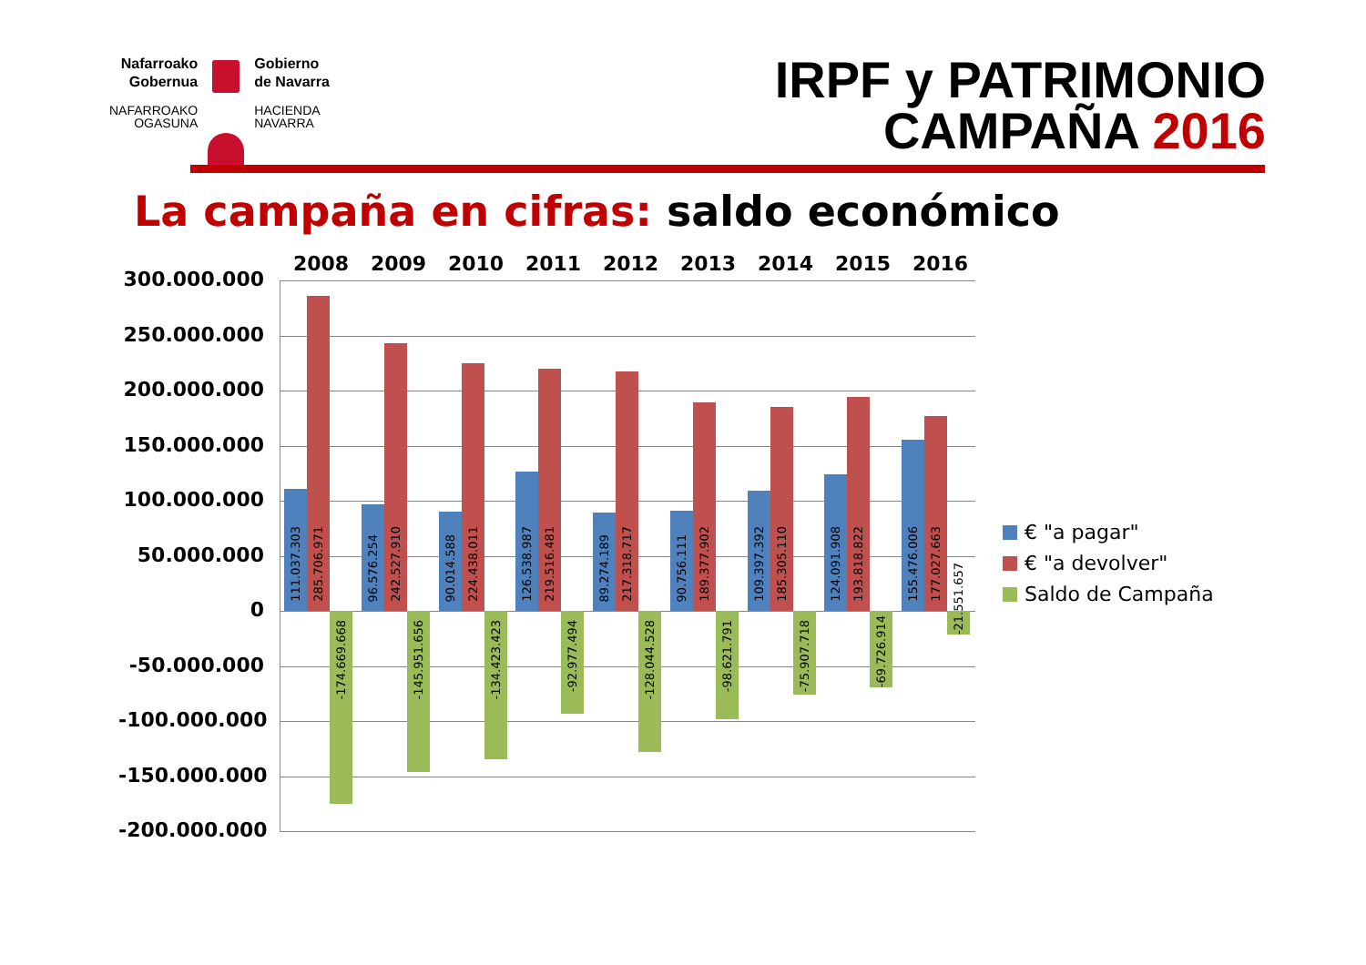Nafarroako
Gobernua
Gobierno
de Navarra
NAFARROAKO
OGASUNA
HACIENDA
NAVARRA
IRPF y PATRIMONIO
CAMPAÑA 2016
La campaña en cifras: saldo económico
2008 2009 2010 2011 2012 2013 2014 2015 2016
300.000.000
250.000.000
200.000.000
150.000.000
100.000.000
50.000.000
0
-50.000.000
-100.000.000
-150.000.000
-200.000.000
111.037.303
285.706.971
-174.669.668
96.576.254
242.527.910
-145.951.656
90.014.588
224.438.011
-134.423.423
126.538.987
219.516.481
-92.977.494
89.274.189
217.318.717
-128.044.528
90.756.111
189.377.902
-98.621.791
109.397.392
185.305.110
-75.907.718
124.091.908
193.818.822
-69.726.914
155.476.006
177.027.663
-21.551.657
€ "a pagar"
€ "a devolver"
Saldo de Campaña